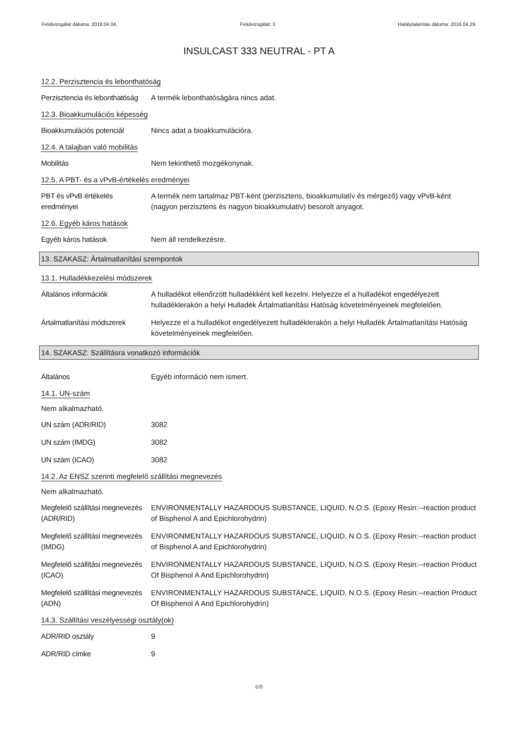Felülvizsgálat dátuma: 2018.04.04. Felülvizsgálat: 3 Hatálytalanítás dátuma: 2016.04.29.
INSULCAST 333 NEUTRAL - PT A
12.2. Perzisztencia és lebonthatóság
Perzisztencia és lebonthatóság
A termék lebonthatóságára nincs adat.
12.3. Bioakkumulációs képesség
Bioakkumulációs potenciál Nincs adat a bioakkumulációra.
12.4. A talajban való mobilitás
Mobilitás Nem tekinthető mozgékonynak.
12.5. A PBT- és a vPvB-értékelés eredményei
PBT és vPvB értékelés eredményei
A termék nem tartalmaz PBT-ként (perzisztens, bioakkumulatív és mérgező) vagy vPvB-ként (nagyon perzisztens és nagyon bioakkumulatív) besorolt anyagot.
12.6. Egyéb káros hatások
Egyéb káros hatások Nem áll rendelkezésre.
13. SZAKASZ: Ártalmatlanítási szempontok
13.1. Hulladékkezelési módszerek
Általános információk A hulladékot ellenőrzött hulladékként kell kezelni. Helyezze el a hulladékot engedélyezett hulladéklerakón a helyi Hulladék Ártalmatlanítási Hatóság követelményeinek megfelelően.
Ártalmatlanítási módszerek
Helyezze el a hulladékot engedélyezett hulladéklerakón a helyi Hulladék Ártalmatlanítási Hatóság követelményeinek megfelelően.
14. SZAKASZ: Szállításra vonatkozó információk
Általános Egyéb információ nem ismert.
14.1. UN-szám
Nem alkalmazható.
UN szám (ADR/RID) 3082
UN szám (IMDG) 3082
UN szám (ICAO) 3082
14.2. Az ENSZ szerinti megfelelő szállítási megnevezés
Nem alkalmazható.
Megfelelő szállítási megnevezés (ADR/RID)
ENVIRONMENTALLY HAZARDOUS SUBSTANCE, LIQUID, N.O.S. (Epoxy Resin:--reaction product of Bisphenol A and Epichlorohydrin)
Megfelelő szállítási megnevezés (IMDG)
ENVIRONMENTALLY HAZARDOUS SUBSTANCE, LIQUID, N.O.S. (Epoxy Resin:--reaction product of Bisphenol A and Epichlorohydrin)
Megfelelő szállítási megnevezés (ICAO)
ENVIRONMENTALLY HAZARDOUS SUBSTANCE, LIQUID, N.O.S. (Epoxy Resin:--reaction Product Of Bisphenol A And Epichlorohydrin)
Megfelelő szállítási megnevezés (ADN)
ENVIRONMENTALLY HAZARDOUS SUBSTANCE, LIQUID, N.O.S. (Epoxy Resin:--reaction Product Of Bisphenol A And Epichlorohydrin)
14.3. Szállítási veszélyességi osztály(ok)
ADR/RID osztály 9
ADR/RID címke 9
6/8